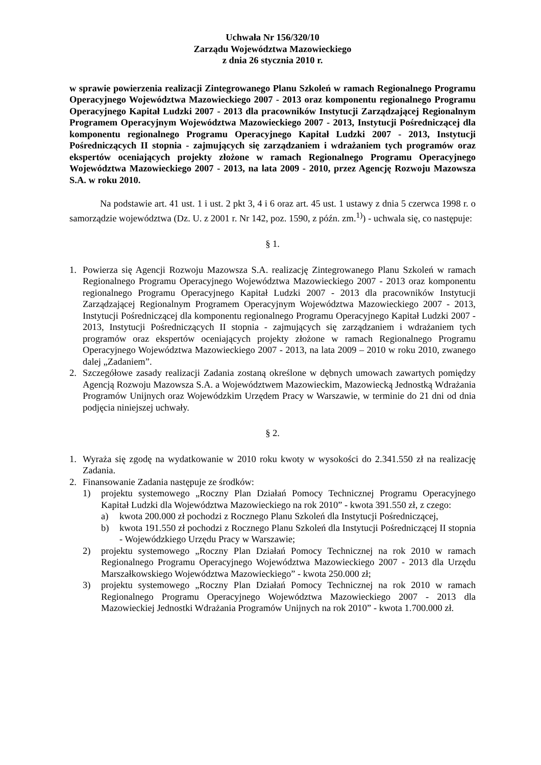Uchwała Nr 156/320/10
Zarządu Województwa Mazowieckiego
z dnia 26 stycznia 2010 r.
w sprawie powierzenia realizacji Zintegrowanego Planu Szkoleń w ramach Regionalnego Programu Operacyjnego Województwa Mazowieckiego 2007 - 2013 oraz komponentu regionalnego Programu Operacyjnego Kapitał Ludzki 2007 - 2013 dla pracowników Instytucji Zarządzającej Regionalnym Programem Operacyjnym Województwa Mazowieckiego 2007 - 2013, Instytucji Pośredniczącej dla komponentu regionalnego Programu Operacyjnego Kapitał Ludzki 2007 - 2013, Instytucji Pośredniczących II stopnia - zajmujących się zarządzaniem i wdrażaniem tych programów oraz ekspertów oceniających projekty złożone w ramach Regionalnego Programu Operacyjnego Województwa Mazowieckiego 2007 - 2013, na lata 2009 - 2010, przez Agencję Rozwoju Mazowsza S.A. w roku 2010.
Na podstawie art. 41 ust. 1 i ust. 2 pkt 3, 4 i 6 oraz art. 45 ust. 1 ustawy z dnia 5 czerwca 1998 r. o samorządzie województwa (Dz. U. z 2001 r. Nr 142, poz. 1590, z późn. zm.<sup>1)</sup>) - uchwala się, co następuje:
§ 1.
1. Powierza się Agencji Rozwoju Mazowsza S.A. realizację Zintegrowanego Planu Szkoleń w ramach Regionalnego Programu Operacyjnego Województwa Mazowieckiego 2007 - 2013 oraz komponentu regionalnego Programu Operacyjnego Kapitał Ludzki 2007 - 2013 dla pracowników Instytucji Zarządzającej Regionalnym Programem Operacyjnym Województwa Mazowieckiego 2007 - 2013, Instytucji Pośredniczącej dla komponentu regionalnego Programu Operacyjnego Kapitał Ludzki 2007 - 2013, Instytucji Pośredniczących II stopnia - zajmujących się zarządzaniem i wdrażaniem tych programów oraz ekspertów oceniających projekty złożone w ramach Regionalnego Programu Operacyjnego Województwa Mazowieckiego 2007 - 2013, na lata 2009 – 2010 w roku 2010, zwanego dalej „Zadaniem”.
2. Szczegółowe zasady realizacji Zadania zostaną określone w dębnych umowach zawartych pomiędzy Agencją Rozwoju Mazowsza S.A. a Województwem Mazowieckim, Mazowiecką Jednostką Wdrażania Programów Unijnych oraz Wojewódzkim Urzędem Pracy w Warszawie, w terminie do 21 dni od dnia podjęcia niniejszej uchwały.
§ 2.
1. Wyraża się zgodę na wydatkowanie w 2010 roku kwoty w wysokości do 2.341.550 zł na realizację Zadania.
2. Finansowanie Zadania następuje ze środków:
1) projektu systemowego „Roczny Plan Działań Pomocy Technicznej Programu Operacyjnego Kapitał Ludzki dla Województwa Mazowieckiego na rok 2010” - kwota 391.550 zł, z czego:
a) kwota 200.000 zł pochodzi z Rocznego Planu Szkoleń dla Instytucji Pośredniczącej,
b) kwota 191.550 zł pochodzi z Rocznego Planu Szkoleń dla Instytucji Pośredniczącej II stopnia - Wojewódzkiego Urzędu Pracy w Warszawie;
2) projektu systemowego „Roczny Plan Działań Pomocy Technicznej na rok 2010 w ramach Regionalnego Programu Operacyjnego Województwa Mazowieckiego 2007 - 2013 dla Urzędu Marszałkowskiego Województwa Mazowieckiego” - kwota 250.000 zł;
3) projektu systemowego „Roczny Plan Działań Pomocy Technicznej na rok 2010 w ramach Regionalnego Programu Operacyjnego Województwa Mazowieckiego 2007 - 2013 dla Mazowieckiej Jednostki Wdrażania Programów Unijnych na rok 2010” - kwota 1.700.000 zł.